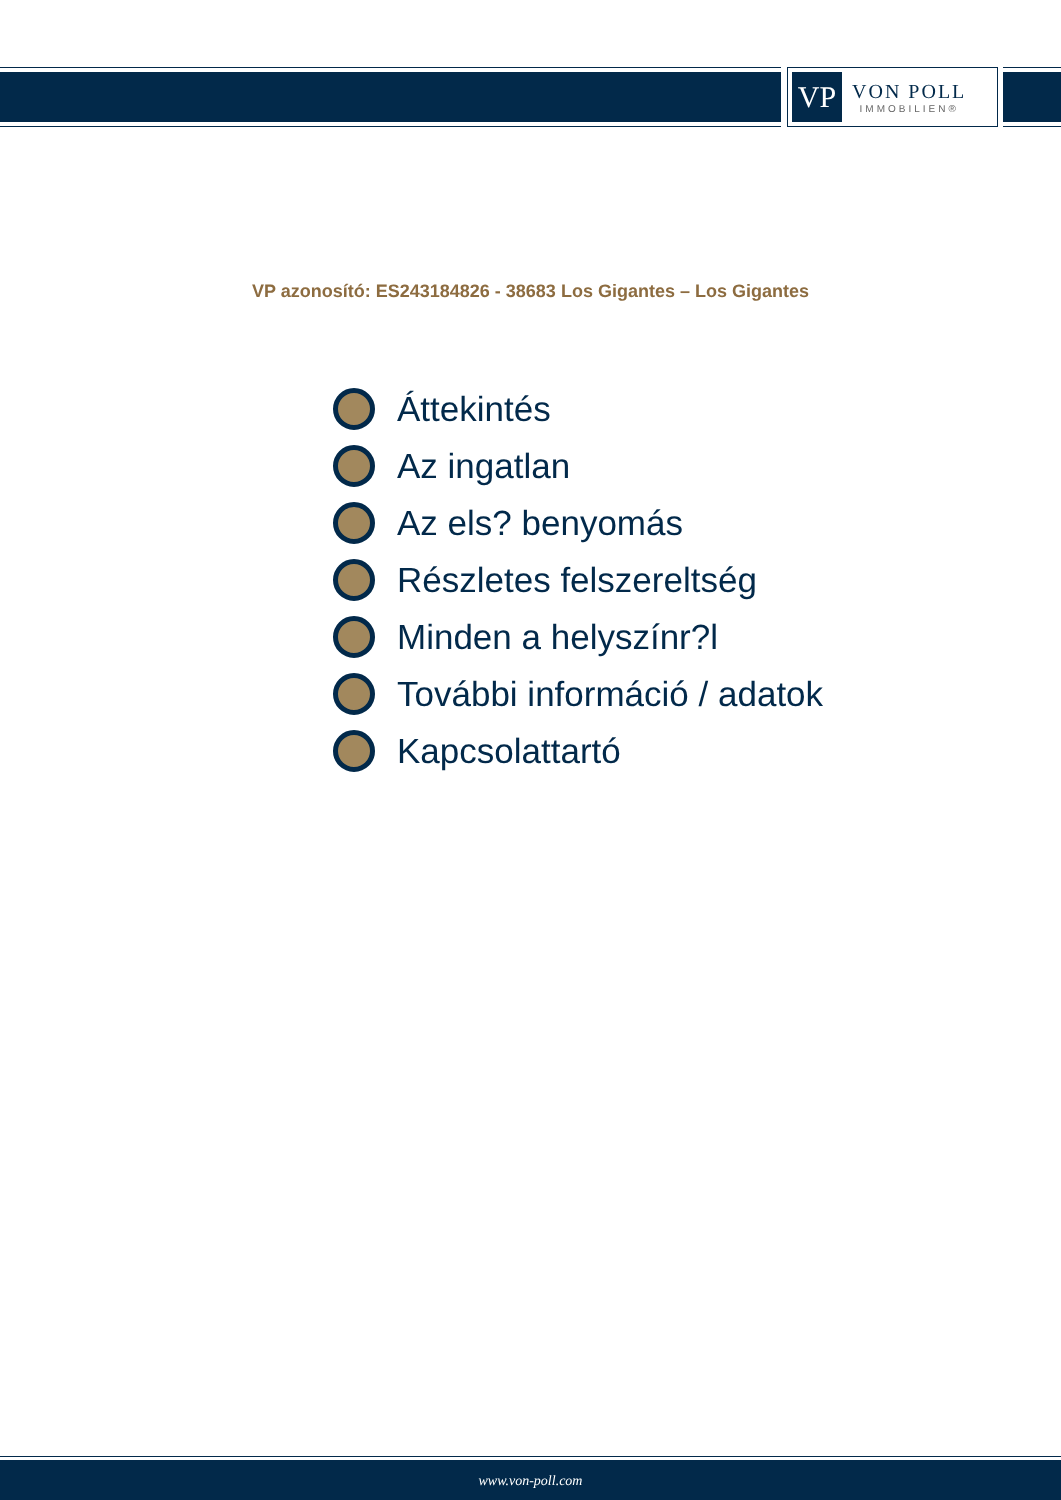VP
VON POLL
IMMOBILIEN®
VP azonosító: ES243184826 - 38683 Los Gigantes – Los Gigantes
Áttekintés
Az ingatlan
Az els? benyomás
Részletes felszereltség
Minden a helyszínr?l
További információ / adatok
Kapcsolattartó
www.von-poll.com